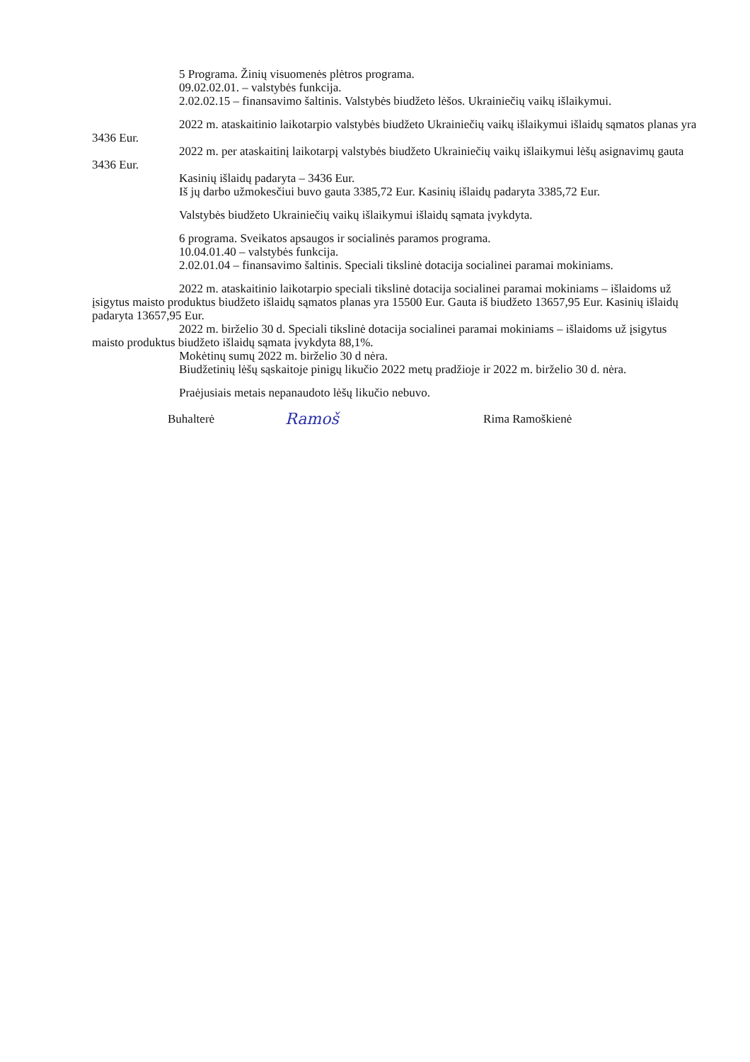5 Programa. Žinių visuomenės plėtros programa.
09.02.02.01. – valstybės funkcija.
2.02.02.15 – finansavimo šaltinis. Valstybės biudžeto lėšos. Ukrainiečių vaikų išlaikymui.
2022 m. ataskaitinio laikotarpio valstybės biudžeto Ukrainiečių vaikų išlaikymui išlaidų sąmatos planas yra 3436 Eur.
2022 m. per ataskaitinį laikotarpį valstybės biudžeto Ukrainiečių vaikų išlaikymui lėšų asignavimų gauta 3436 Eur.
Kasinių išlaidų padaryta – 3436 Eur.
Iš jų darbo užmokesčiui buvo gauta 3385,72 Eur. Kasinių išlaidų padaryta 3385,72 Eur.
Valstybės biudžeto Ukrainiečių vaikų išlaikymui išlaidų sąmata įvykdyta.
6 programa. Sveikatos apsaugos ir socialinės paramos programa.
10.04.01.40 – valstybės funkcija.
2.02.01.04 – finansavimo šaltinis. Speciali tikslinė dotacija socialinei paramai mokiniams.
2022 m. ataskaitinio laikotarpio speciali tikslinė dotacija socialinei paramai mokiniams – išlaidoms už įsigytus maisto produktus biudžeto išlaidų sąmatos planas yra 15500 Eur. Gauta iš biudžeto 13657,95 Eur. Kasinių išlaidų padaryta 13657,95 Eur.
2022 m. birželio 30 d. Speciali tikslinė dotacija socialinei paramai mokiniams – išlaidoms už įsigytus maisto produktus biudžeto išlaidų sąmata įvykdyta 88,1%.
Mokėtinų sumų 2022 m. birželio 30 d nėra.
Biudžetinių lėšų sąskaitoje pinigų likučio 2022 metų pradžioje ir 2022 m. birželio 30 d. nėra.
Praėjusiais metais nepanaudoto lėšų likučio nebuvo.
Buhalterė Ramoš Rima Ramoškienė